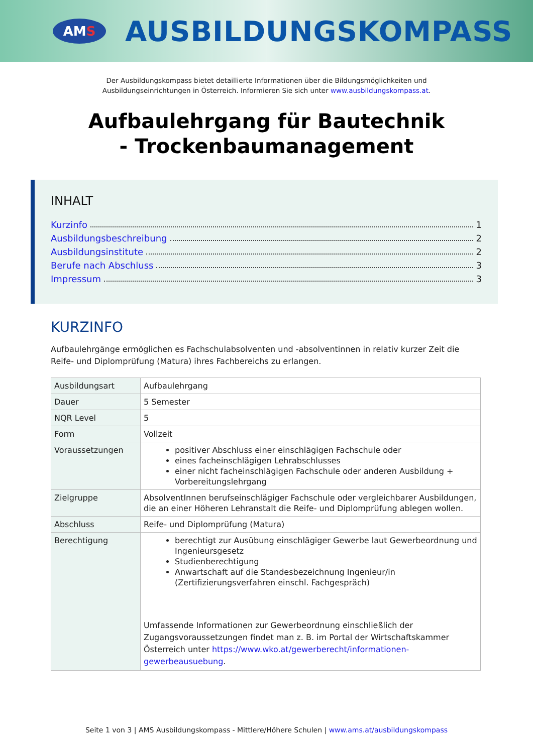AM S
AUSBILDUNGSKOMPASS
Der Ausbildungskompass bietet detaillierte Informationen über die Bildungsmöglichkeiten und
Ausbildungseinrichtungen in Österreich. Informieren Sie sich unter www.ausbildungskompass.at.
Aufbaulehrgang für Bautechnik
- Trockenbaumanagement
INHALT
Kurzinfo 1
Ausbildungsbeschreibung 2
Ausbildungsinstitute 2
Berufe nach Abschluss 3
Impressum 3
KURZINFO
Aufbaulehrgänge ermöglichen es Fachschulabsolventen und -absolventinnen in relativ kurzer Zeit die Reife- und Diplomprüfung (Matura) ihres Fachbereichs zu erlangen.
| Ausbildungsart | Aufbaulehrgang |
| Dauer | 5 Semester |
| NQR Level | 5 |
| Form | Vollzeit |
| Voraussetzungen | positiver Abschluss einer einschlägigen Fachschule oder eines facheinschlägigen Lehrabschlusses einer nicht facheinschlägigen Fachschule oder anderen Ausbildung + Vorbereitungslehrgang |
| Zielgruppe | AbsolventInnen berufseinschlägiger Fachschule oder vergleichbarer Ausbildungen, die an einer Höheren Lehranstalt die Reife- und Diplomprüfung ablegen wollen. |
| Abschluss | Reife- und Diplomprüfung (Matura) |
| Berechtigung | berechtigt zur Ausübung einschlägiger Gewerbe laut Gewerbeordnung und Ingenieursgesetz Studienberechtigung Anwartschaft auf die Standesbezeichnung Ingenieur/in (Zertifizierungsverfahren einschl. Fachgespräch) Umfassende Informationen zur Gewerbeordnung einschließlich der Zugangsvoraussetzungen findet man z. B. im Portal der Wirtschaftskammer Österreich unter https://www.wko.at/gewerberecht/informationen-gewerbeausuebung . |
Seite 1 von 3 | AMS Ausbildungskompass - Mittlere/Höhere Schulen | www.ams.at/ausbildungskompass